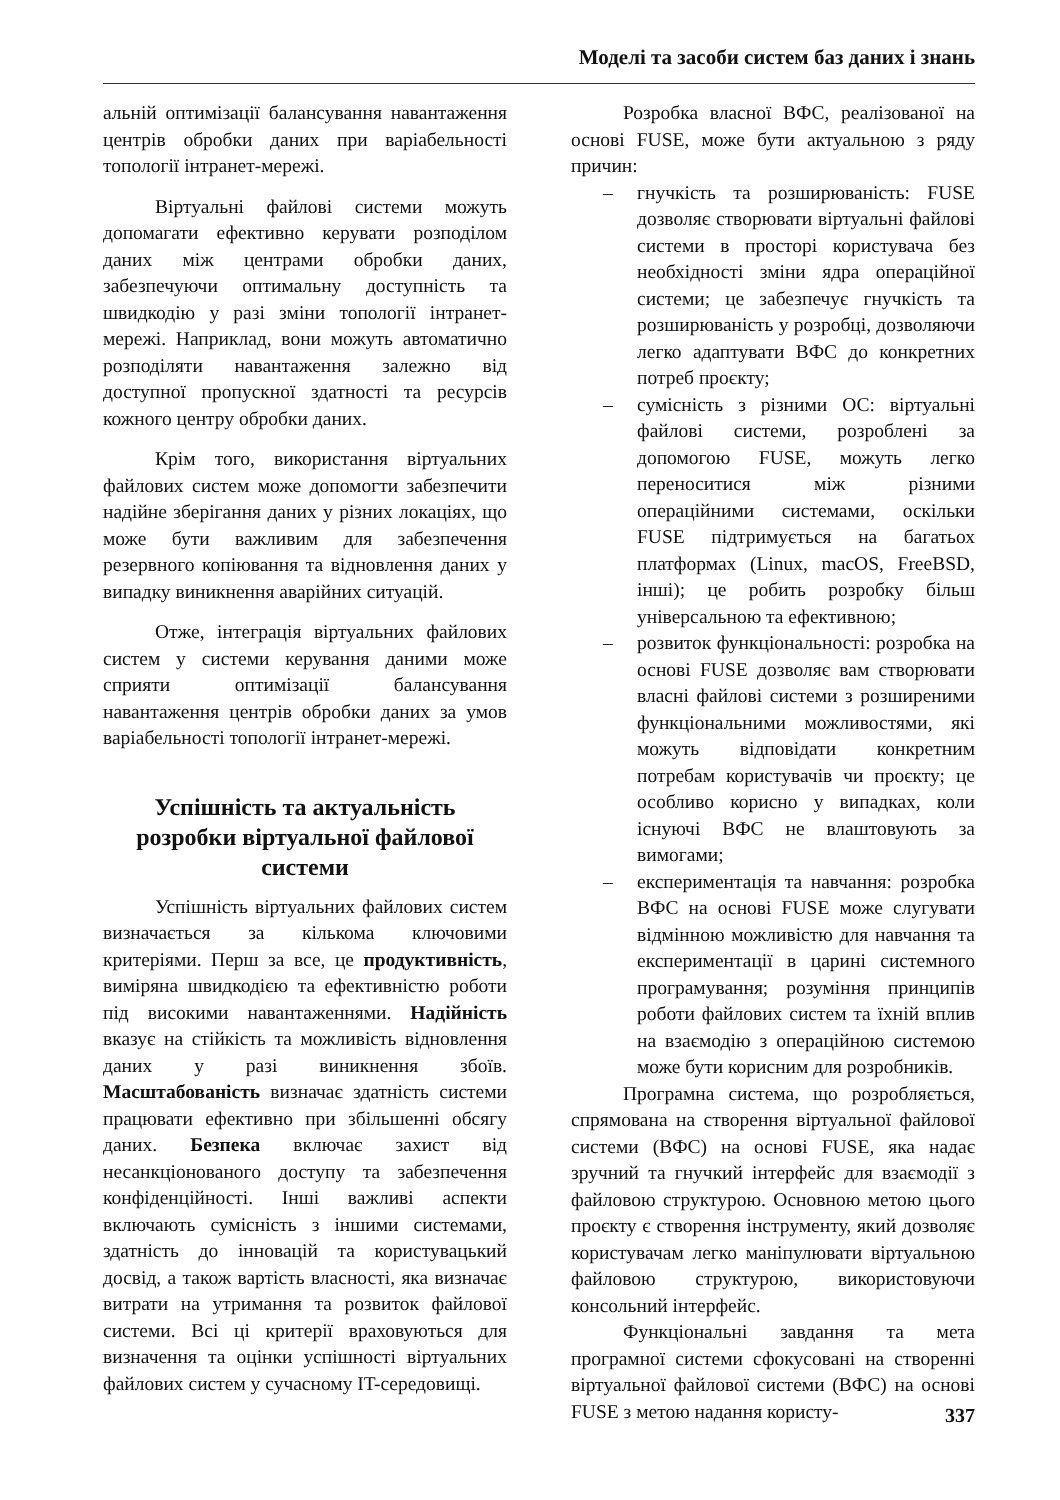Моделі та засоби систем баз даних і знань
альній оптимізації балансування навантаження центрів обробки даних при варіабельності топології інтранет-мережі.
Віртуальні файлові системи можуть допомагати ефективно керувати розподілом даних між центрами обробки даних, забезпечуючи оптимальну доступність та швидкодію у разі зміни топології інтранет-мережі. Наприклад, вони можуть автоматично розподіляти навантаження залежно від доступної пропускної здатності та ресурсів кожного центру обробки даних.
Крім того, використання віртуальних файлових систем може допомогти забезпечити надійне зберігання даних у різних локаціях, що може бути важливим для забезпечення резервного копіювання та відновлення даних у випадку виникнення аварійних ситуацій.
Отже, інтеграція віртуальних файлових систем у системи керування даними може сприяти оптимізації балансування навантаження центрів обробки даних за умов варіабельності топології інтранет-мережі.
Успішність та актуальність розробки віртуальної файлової системи
Успішність віртуальних файлових систем визначається за кількома ключовими критеріями. Перш за все, це продуктивність, виміряна швидкодією та ефективністю роботи під високими навантаженнями. Надійність вказує на стійкість та можливість відновлення даних у разі виникнення збоїв. Масштабованість визначає здатність системи працювати ефективно при збільшенні обсягу даних. Безпека включає захист від несанкціонованого доступу та забезпечення конфіденційності. Інші важливі аспекти включають сумісність з іншими системами, здатність до інновацій та користувацький досвід, а також вартість власності, яка визначає витрати на утримання та розвиток файлової системи. Всі ці критерії враховуються для визначення та оцінки успішності віртуальних файлових систем у сучасному IT-середовищі.
Розробка власної ВФС, реалізованої на основі FUSE, може бути актуальною з ряду причин:
– гнучкість та розширюваність: FUSE дозволяє створювати віртуальні файлові системи в просторі користувача без необхідності зміни ядра операційної системи; це забезпечує гнучкість та розширюваність у розробці, дозволяючи легко адаптувати ВФС до конкретних потреб проєкту;
– сумісність з різними ОС: віртуальні файлові системи, розроблені за допомогою FUSE, можуть легко переноситися між різними операційними системами, оскільки FUSE підтримується на багатьох платформах (Linux, macOS, FreeBSD, інші); це робить розробку більш універсальною та ефективною;
– розвиток функціональності: розробка на основі FUSE дозволяє вам створювати власні файлові системи з розширеними функціональними можливостями, які можуть відповідати конкретним потребам користувачів чи проєкту; це особливо корисно у випадках, коли існуючі ВФС не влаштовують за вимогами;
– експериментація та навчання: розробка ВФС на основі FUSE може слугувати відмінною можливістю для навчання та експериментації в царині системного програмування; розуміння принципів роботи файлових систем та їхній вплив на взаємодію з операційною системою може бути корисним для розробників.
Програмна система, що розробляється, спрямована на створення віртуальної файлової системи (ВФС) на основі FUSE, яка надає зручний та гнучкий інтерфейс для взаємодії з файловою структурою. Основною метою цього проєкту є створення інструменту, який дозволяє користувачам легко маніпулювати віртуальною файловою структурою, використовуючи консольний інтерфейс.
Функціональні завдання та мета програмної системи сфокусовані на створенні віртуальної файлової системи (ВФС) на основі FUSE з метою надання користу-
337